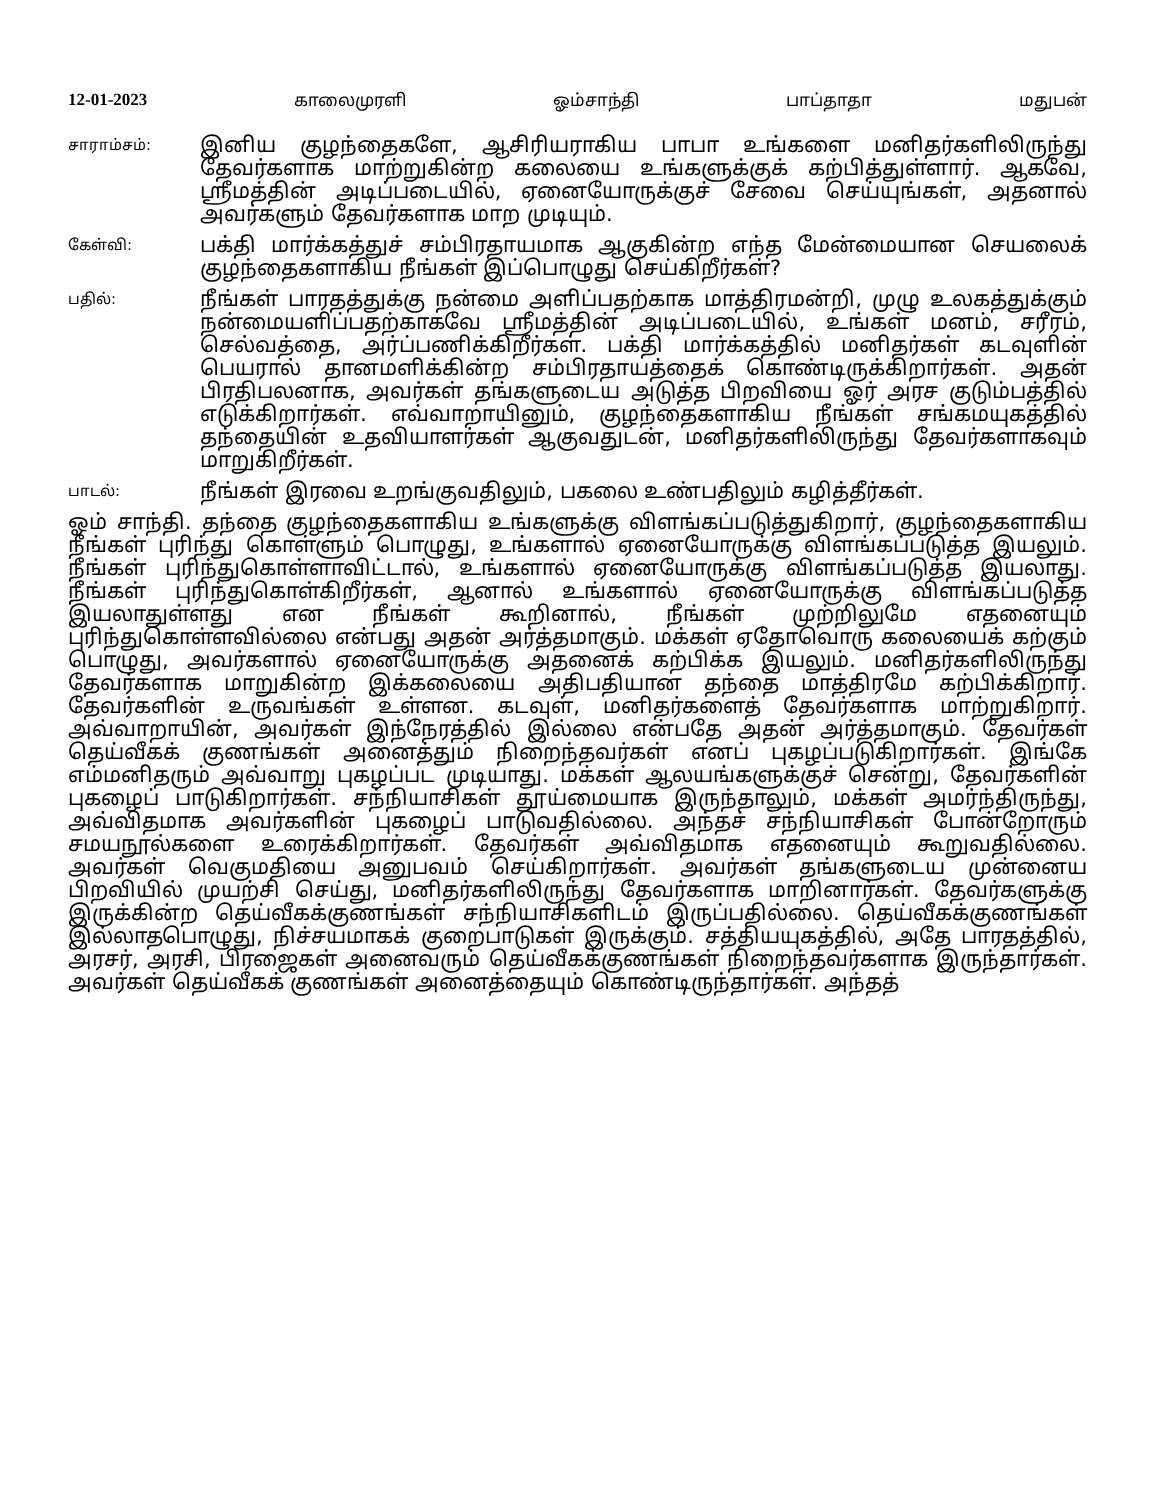12-01-2023 காலைமுரளி ஓம்சாந்தி பாப்தாதா மதுபன்
சாராம்சம்:
இனிய குழந்தைகளே, ஆசிரியராகிய பாபா உங்களை மனிதர்களிலிருந்து தேவர்களாக மாற்றுகின்ற கலையை உங்களுக்குக் கற்பித்துள்ளார். ஆகவே, ஸ்ரீமத்தின் அடிப்படையில், ஏனையோருக்குச் சேவை செய்யுங்கள், அதனால் அவர்களும் தேவர்களாக மாற முடியும்.
கேள்வி:
பக்தி மார்க்கத்துச் சம்பிரதாயமாக ஆகுகின்ற எந்த மேன்மையான செயலைக் குழந்தைகளாகிய நீங்கள் இப்பொழுது செய்கிறீர்கள்?
பதில்:
நீங்கள் பாரதத்துக்கு நன்மை அளிப்பதற்காக மாத்திரமன்றி, முழு உலகத்துக்கும் நன்மையளிப்பதற்காகவே ஸ்ரீமத்தின் அடிப்படையில், உங்கள் மனம், சரீரம், செல்வத்தை, அர்ப்பணிக்கிறீர்கள். பக்தி மார்க்கத்தில் மனிதர்கள் கடவுளின் பெயரால் தானமளிக்கின்ற சம்பிரதாயத்தைக் கொண்டிருக்கிறார்கள். அதன் பிரதிபலனாக, அவர்கள் தங்களுடைய அடுத்த பிறவியை ஓர் அரச குடும்பத்தில் எடுக்கிறார்கள். எவ்வாறாயினும், குழந்தைகளாகிய நீங்கள் சங்கமயுகத்தில் தந்தையின் உதவியாளர்கள் ஆகுவதுடன், மனிதர்களிலிருந்து தேவர்களாகவும் மாறுகிறீர்கள்.
பாடல்:
நீங்கள் இரவை உறங்குவதிலும், பகலை உண்பதிலும் கழித்தீர்கள்.
ஓம் சாந்தி. தந்தை குழந்தைகளாகிய உங்களுக்கு விளங்கப்படுத்துகிறார், குழந்தைகளாகிய நீங்கள் புரிந்து கொள்ளும் பொழுது, உங்களால் ஏனையோருக்கு விளங்கப்படுத்த இயலும். நீங்கள் புரிந்துகொள்ளாவிட்டால், உங்களால் ஏனையோருக்கு விளங்கப்படுத்த இயலாது. நீங்கள் புரிந்துகொள்கிறீர்கள், ஆனால் உங்களால் ஏனையோருக்கு விளங்கப்படுத்த இயலாதுள்ளது என நீங்கள் கூறினால், நீங்கள் முற்றிலுமே எதனையும் புரிந்துகொள்ளவில்லை என்பது அதன் அர்த்தமாகும். மக்கள் ஏதோவொரு கலையைக் கற்கும் பொழுது, அவர்களால் ஏனையோருக்கு அதனைக் கற்பிக்க இயலும். மனிதர்களிலிருந்து தேவர்களாக மாறுகின்ற இக்கலையை அதிபதியான தந்தை மாத்திரமே கற்பிக்கிறார். தேவர்களின் உருவங்கள் உள்ளன. கடவுள், மனிதர்களைத் தேவர்களாக மாற்றுகிறார். அவ்வாறாயின், அவர்கள் இந்நேரத்தில் இல்லை என்பதே அதன் அர்த்தமாகும். தேவர்கள் தெய்வீகக் குணங்கள் அனைத்தும் நிறைந்தவர்கள் எனப் புகழப்படுகிறார்கள். இங்கே எம்மனிதரும் அவ்வாறு புகழப்பட முடியாது. மக்கள் ஆலயங்களுக்குச் சென்று, தேவர்களின் புகழைப் பாடுகிறார்கள். சந்நியாசிகள் தூய்மையாக இருந்தாலும், மக்கள் அமர்ந்திருந்து, அவ்விதமாக அவர்களின் புகழைப் பாடுவதில்லை. அந்தச் சந்நியாசிகள் போன்றோரும் சமயநூல்களை உரைக்கிறார்கள். தேவர்கள் அவ்விதமாக எதனையும் கூறுவதில்லை. அவர்கள் வெகுமதியை அனுபவம் செய்கிறார்கள். அவர்கள் தங்களுடைய முன்னைய பிறவியில் முயற்சி செய்து, மனிதர்களிலிருந்து தேவர்களாக மாறினார்கள். தேவர்களுக்கு இருக்கின்ற தெய்வீகக்குணங்கள் சந்நியாசிகளிடம் இருப்பதில்லை. தெய்வீகக்குணங்கள் இல்லாதபொழுது, நிச்சயமாகக் குறைபாடுகள் இருக்கும். சத்தியயுகத்தில், அதே பாரதத்தில், அரசர், அரசி, பிரஜைகள் அனைவரும் தெய்வீகக்குணங்கள் நிறைந்தவர்களாக இருந்தார்கள். அவர்கள் தெய்வீகக் குணங்கள் அனைத்தையும் கொண்டிருந்தார்கள். அந்தத்